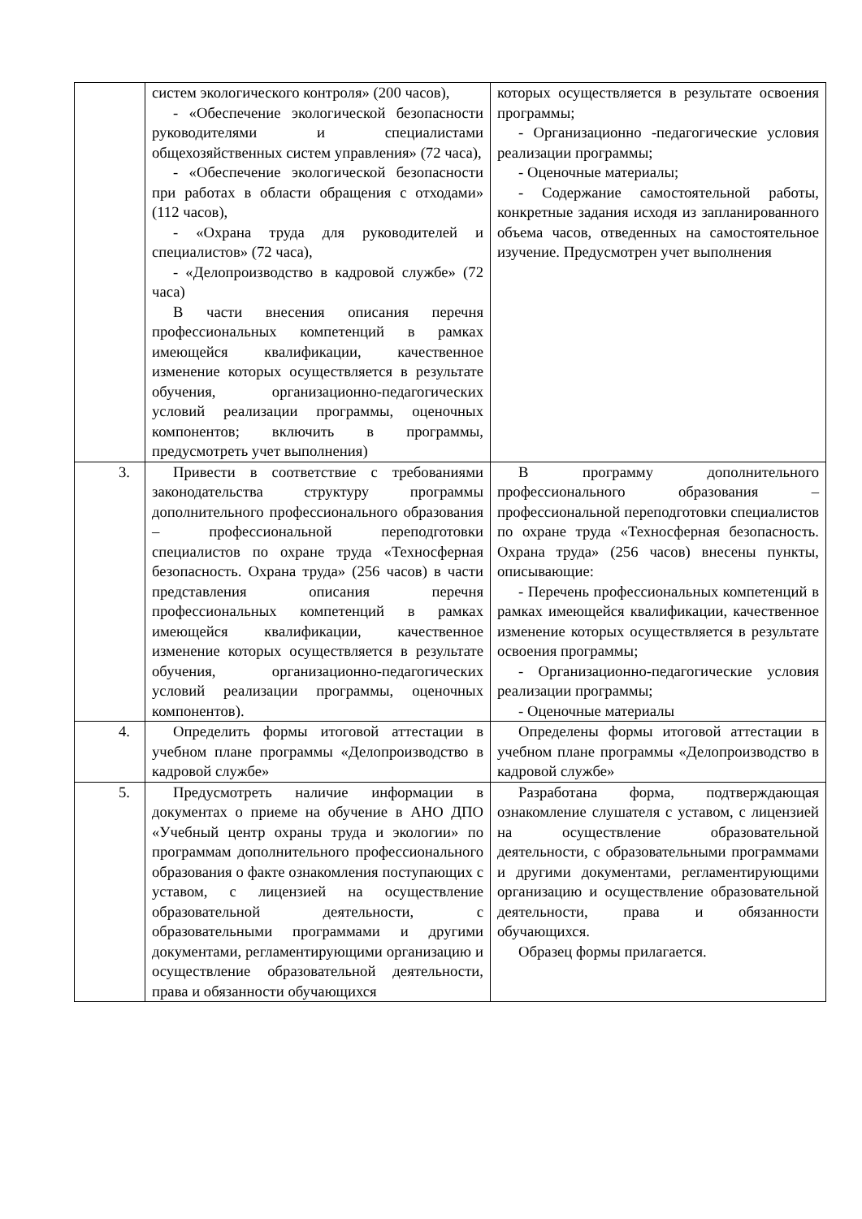| | систем экологического контроля» (200 часов), - «Обеспечение экологической безопасности руководителями и специалистами общехозяйственных систем управления» (72 часа), - «Обеспечение экологической безопасности при работах в области обращения с отходами» (112 часов), - «Охрана труда для руководителей и специалистов» (72 часа), - «Делопроизводство в кадровой службе» (72 часа) В части внесения описания перечня профессиональных компетенций в рамках имеющейся квалификации, качественное изменение которых осуществляется в результате обучения, организационно-педагогических условий реализации программы, оценочных компонентов; включить в программы, предусмотреть учет выполнения) | которых осуществляется в результате освоения программы; - Организационно -педагогические условия реализации программы; - Оценочные материалы; - Содержание самостоятельной работы, конкретные задания исходя из запланированного объема часов, отведенных на самостоятельное изучение. Предусмотрен учет выполнения |
| 3. | Привести в соответствие с требованиями законодательства структуру программы дополнительного профессионального образования – профессиональной переподготовки специалистов по охране труда «Техносферная безопасность. Охрана труда» (256 часов) в части представления описания перечня профессиональных компетенций в рамках имеющейся квалификации, качественное изменение которых осуществляется в результате обучения, организационно-педагогических условий реализации программы, оценочных компонентов). | В программу дополнительного профессионального образования – профессиональной переподготовки специалистов по охране труда «Техносферная безопасность. Охрана труда» (256 часов) внесены пункты, описывающие: - Перечень профессиональных компетенций в рамках имеющейся квалификации, качественное изменение которых осуществляется в результате освоения программы; - Организационно-педагогические условия реализации программы; - Оценочные материалы |
| 4. | Определить формы итоговой аттестации в учебном плане программы «Делопроизводство в кадровой службе» | Определены формы итоговой аттестации в учебном плане программы «Делопроизводство в кадровой службе» |
| 5. | Предусмотреть наличие информации в документах о приеме на обучение в АНО ДПО «Учебный центр охраны труда и экологии» по программам дополнительного профессионального образования о факте ознакомления поступающих с уставом, с лицензией на осуществление образовательной деятельности, с образовательными программами и другими документами, регламентирующими организацию и осуществление образовательной деятельности, права и обязанности обучающихся | Разработана форма, подтверждающая ознакомление слушателя с уставом, с лицензией на осуществление образовательной деятельности, с образовательными программами и другими документами, регламентирующими организацию и осуществление образовательной деятельности, права и обязанности обучающихся. Образец формы прилагается. |